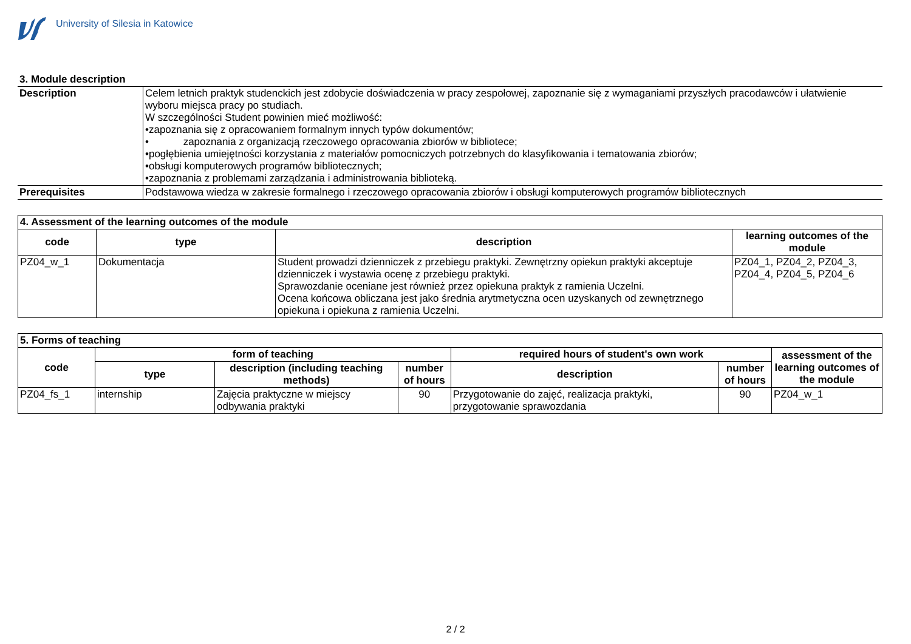University of Silesia in Katowice
| 3. Module description | |
| Description | Celem letnich praktyk studenckich jest zdobycie doświadczenia w pracy zespołowej, zapoznanie się z wymaganiami przyszłych pracodawców i ułatwienie wyboru miejsca pracy po studiach. W szczególności Student powinien mieć możliwość: •zapoznania się z opracowaniem formalnym innych typów dokumentów; • zapoznania z organizacją rzeczowego opracowania zbiorów w bibliotece; •pogłębienia umiejętności korzystania z materiałów pomocniczych potrzebnych do klasyfikowania i tematowania zbiorów; •obsługi komputerowych programów bibliotecznych; •zapoznania z problemami zarządzania i administrowania biblioteką. |
| Prerequisites | Podstawowa wiedza w zakresie formalnego i rzeczowego opracowania zbiorów i obsługi komputerowych programów bibliotecznych |
| 4. Assessment of the learning outcomes of the module | | | |
| --- | --- | --- | --- |
| code | type | description | learning outcomes of the module |
| PZ04_w_1 | Dokumentacja | Student prowadzi dzienniczek z przebiegu praktyki. Zewnętrzny opiekun praktyki akceptuje dzienniczek i wystawia ocenę z przebiegu praktyki. Sprawozdanie oceniane jest również przez opiekuna praktyk z ramienia Uczelni. Ocena końcowa obliczana jest jako średnia arytmetyczna ocen uzyskanych od zewnętrznego opiekuna i opiekuna z ramienia Uczelni. | PZ04_1, PZ04_2, PZ04_3, PZ04_4, PZ04_5, PZ04_6 |
| 5. Forms of teaching | | | | | | |
| --- | --- | --- | --- | --- | --- | --- |
| code | form of teaching | | | required hours of student's own work | | assessment of the learning outcomes of the module |
| | type | description (including teaching methods) | number of hours | description | number of hours | |
| PZ04_fs_1 | internship | Zajęcia praktyczne w miejscy odbywania praktyki | 90 | Przygotowanie do zajęć, realizacja praktyki, przygotowanie sprawozdania | 90 | PZ04_w_1 |
2 / 2